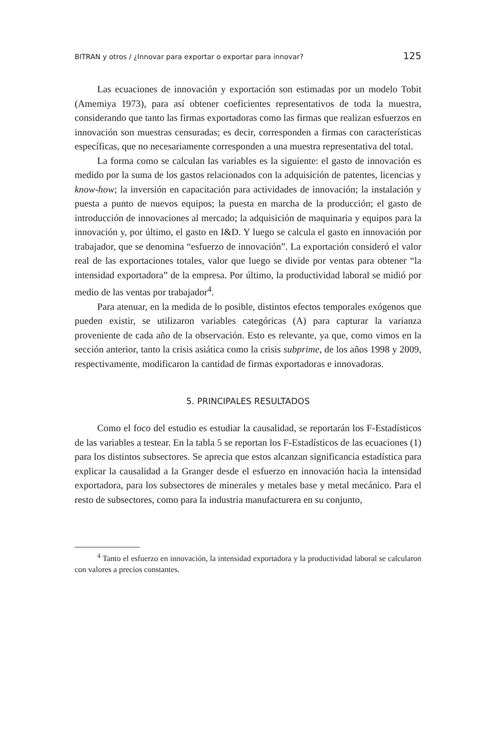BITRAN y otros / ¿Innovar para exportar o exportar para innovar? 125
Las ecuaciones de innovación y exportación son estimadas por un modelo Tobit (Amemiya 1973), para así obtener coeficientes representativos de toda la muestra, considerando que tanto las firmas exportadoras como las firmas que realizan esfuerzos en innovación son muestras censuradas; es decir, corresponden a firmas con características específicas, que no necesariamente corresponden a una muestra representativa del total.
La forma como se calculan las variables es la siguiente: el gasto de innovación es medido por la suma de los gastos relacionados con la adquisición de patentes, licencias y know-how; la inversión en capacitación para actividades de innovación; la instalación y puesta a punto de nuevos equipos; la puesta en marcha de la producción; el gasto de introducción de innovaciones al mercado; la adquisición de maquinaria y equipos para la innovación y, por último, el gasto en I&D. Y luego se calcula el gasto en innovación por trabajador, que se denomina “esfuerzo de innovación”. La exportación consideró el valor real de las exportaciones totales, valor que luego se divide por ventas para obtener “la intensidad exportadora” de la empresa. Por último, la productividad laboral se midió por medio de las ventas por trabajador<sup>4</sup>.
Para atenuar, en la medida de lo posible, distintos efectos temporales exógenos que pueden existir, se utilizaron variables categóricas (A) para capturar la varianza proveniente de cada año de la observación. Esto es relevante, ya que, como vimos en la sección anterior, tanto la crisis asiática como la crisis subprime, de los años 1998 y 2009, respectivamente, modificaron la cantidad de firmas exportadoras e innovadoras.
5. PRINCIPALES RESULTADOS
Como el foco del estudio es estudiar la causalidad, se reportarán los F-Estadísticos de las variables a testear. En la tabla 5 se reportan los F-Estadísticos de las ecuaciones (1) para los distintos subsectores. Se aprecia que estos alcanzan significancia estadística para explicar la causalidad a la Granger desde el esfuerzo en innovación hacia la intensidad exportadora, para los subsectores de minerales y metales base y metal mecánico. Para el resto de subsectores, como para la industria manufacturera en su conjunto,
<sup>4</sup> Tanto el esfuerzo en innovación, la intensidad exportadora y la productividad laboral se calcularon con valores a precios constantes.